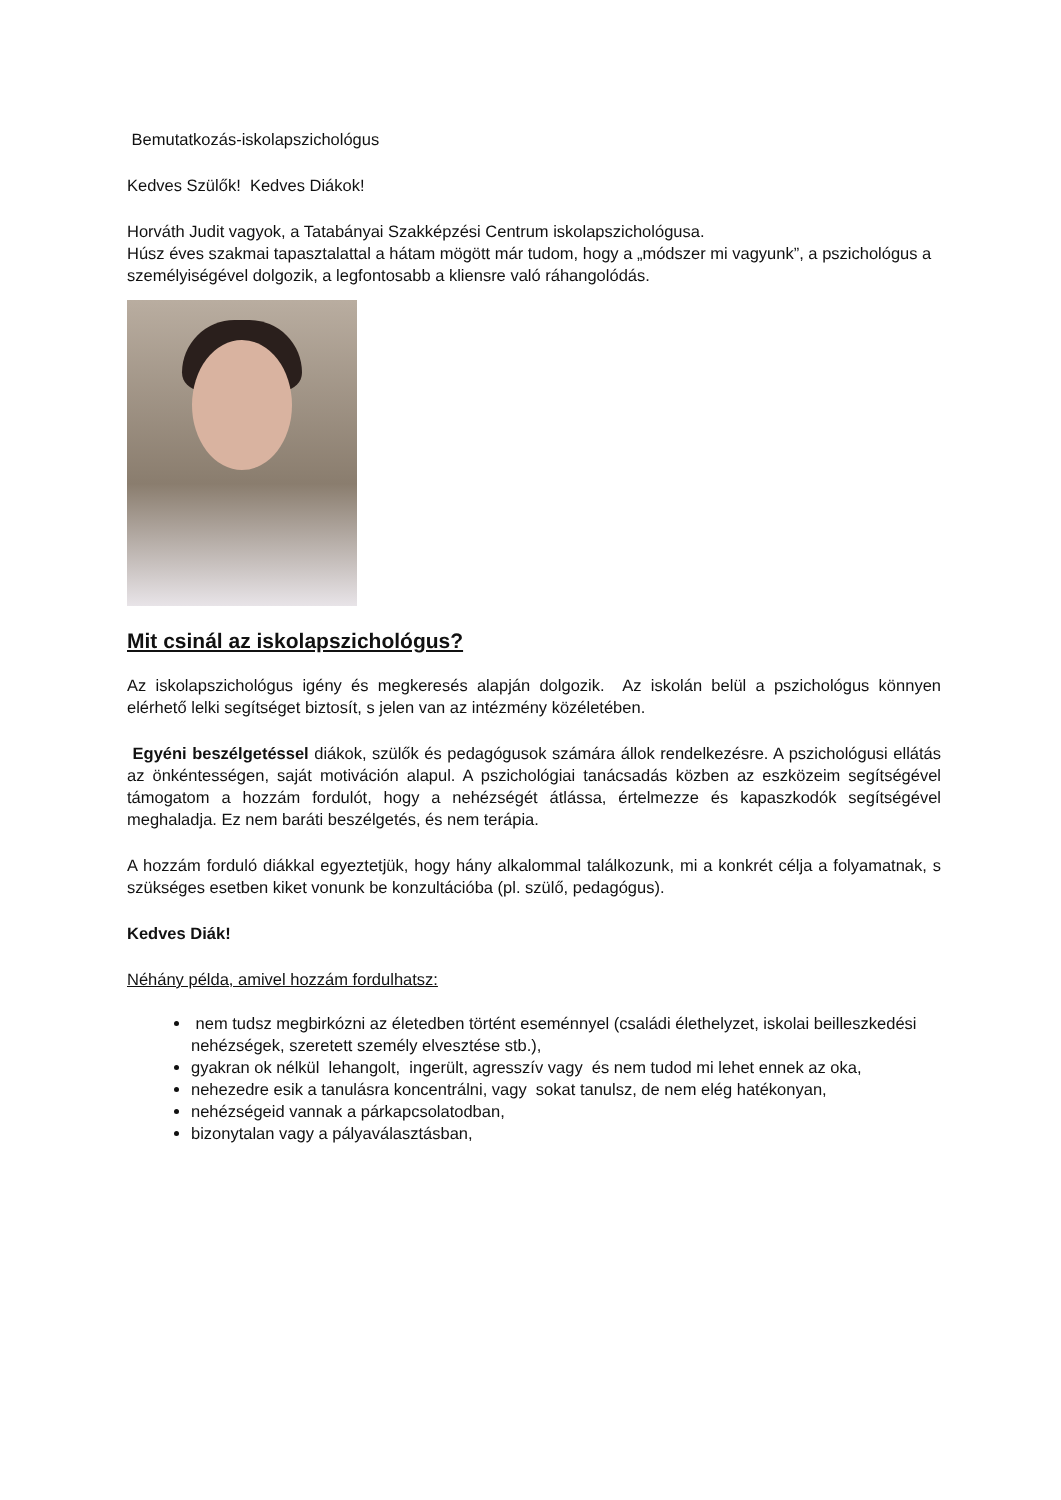Bemutatkozás-iskolapszichológus
Kedves Szülők! Kedves Diákok!
Horváth Judit vagyok, a Tatabányai Szakképzési Centrum iskolapszichológusa.
Húsz éves szakmai tapasztalattal a hátam mögött már tudom, hogy a „módszer mi vagyunk”, a pszichológus a személyiségével dolgozik, a legfontosabb a kliensre való ráhangolódás.
Mit csinál az iskolapszichológus?
Az iskolapszichológus igény és megkeresés alapján dolgozik. Az iskolán belül a pszichológus könnyen elérhető lelki segítséget biztosít, s jelen van az intézmény közéletében.
Egyéni beszélgetéssel diákok, szülők és pedagógusok számára állok rendelkezésre. A pszichológusi ellátás az önkéntességen, saját motiváción alapul. A pszichológiai tanácsadás közben az eszközeim segítségével támogatom a hozzám fordulót, hogy a nehézségét átlássa, értelmezze és kapaszkodók segítségével meghaladja. Ez nem baráti beszélgetés, és nem terápia.
A hozzám forduló diákkal egyeztetjük, hogy hány alkalommal találkozunk, mi a konkrét célja a folyamatnak, s szükséges esetben kiket vonunk be konzultációba (pl. szülő, pedagógus).
Kedves Diák!
Néhány példa, amivel hozzám fordulhatsz:
nem tudsz megbirkózni az életedben történt eseménnyel (családi élethelyzet, iskolai beilleszkedési nehézségek, szeretett személy elvesztése stb.),
gyakran ok nélkül lehangolt, ingerült, agresszív vagy és nem tudod mi lehet ennek az oka,
nehezedre esik a tanulásra koncentrálni, vagy sokat tanulsz, de nem elég hatékonyan,
nehézségeid vannak a párkapcsolatodban,
bizonytalan vagy a pályaválasztásban,